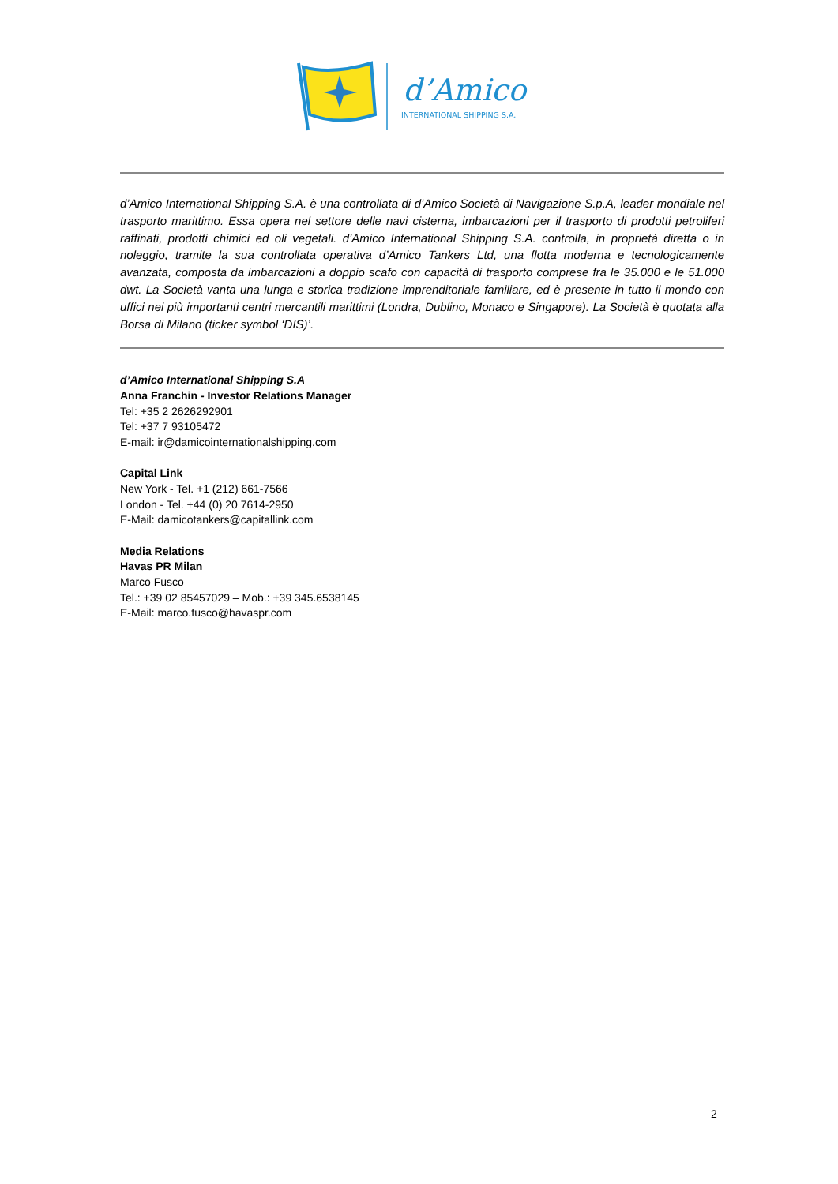d’Amico
INTERNATIONAL SHIPPING S.A.
d’Amico International Shipping S.A. è una controllata di d’Amico Società di Navigazione S.p.A, leader mondiale nel trasporto marittimo. Essa opera nel settore delle navi cisterna, imbarcazioni per il trasporto di prodotti petroliferi raffinati, prodotti chimici ed oli vegetali. d’Amico International Shipping S.A. controlla, in proprietà diretta o in noleggio, tramite la sua controllata operativa d’Amico Tankers Ltd, una flotta moderna e tecnologicamente avanzata, composta da imbarcazioni a doppio scafo con capacità di trasporto comprese fra le 35.000 e le 51.000 dwt. La Società vanta una lunga e storica tradizione imprenditoriale familiare, ed è presente in tutto il mondo con uffici nei più importanti centri mercantili marittimi (Londra, Dublino, Monaco e Singapore). La Società è quotata alla Borsa di Milano (ticker symbol ‘DIS)’.
d’Amico International Shipping S.A
Anna Franchin - Investor Relations Manager
Tel: +35 2 2626292901
Tel: +37 7 93105472
E-mail: ir@damicointernationalshipping.com
Capital Link
New York - Tel. +1 (212) 661-7566
London - Tel. +44 (0) 20 7614-2950
E-Mail: damicotankers@capitallink.com
Media Relations
Havas PR Milan
Marco Fusco
Tel.: +39 02 85457029 – Mob.: +39 345.6538145
E-Mail: marco.fusco@havaspr.com
2